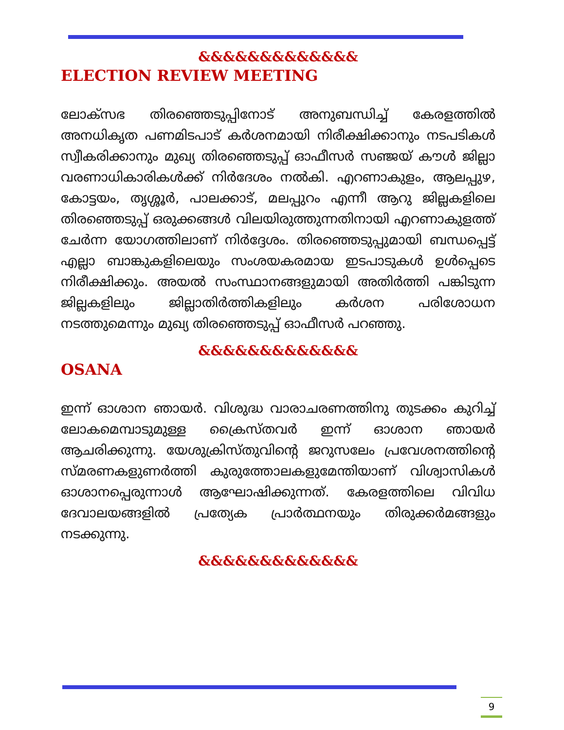&&&&&&&&&&&&&
ELECTION REVIEW MEETING
ലോക്സഭ തിരഞ്ഞെടുപ്പിനോട് അനുബന്ധിച്ച് കേരളത്തിൽ അനധികൃത പണമിടപാട് കർശനമായി നിരീക്ഷിക്കാനും നടപടികൾ സ്വീകരിക്കാനും മുഖ്യ തിരഞ്ഞെടുപ്പ് ഓഫീസർ സഞ്ജയ് കൗൾ ജില്ലാ വരണാധികാരികൾക്ക് നിർദേശം നൽകി. എറണാകുളം, ആലപ്പുഴ, കോട്ടയം, തൃശ്ശൂർ, പാലക്കാട്, മലപ്പുറം എന്നീ ആറു ജില്ലകളിലെ തിരഞ്ഞെടുപ്പ് ഒരുക്കങ്ങൾ വിലയിരുത്തുന്നതിനായി എറണാകുളത്ത് ചേർന്ന യോഗത്തിലാണ് നിർദ്ദേശം. തിരഞ്ഞെടുപ്പുമായി ബന്ധപ്പെട്ട് എല്ലാ ബാങ്കുകളിലെയും സംശയകരമായ ഇടപാടുകൾ ഉൾപ്പെടെ നിരീക്ഷിക്കും. അയൽ സംസ്ഥാനങ്ങളുമായി അതിർത്തി പങ്കിടുന്ന ജില്ലകളിലും ജില്ലാതിർത്തികളിലും കർശന പരിശോധന നടത്തുമെന്നും മുഖ്യ തിരഞ്ഞെടുപ്പ് ഓഫീസർ പറഞ്ഞു.
&&&&&&&&&&&&&
OSANA
ഇന്ന് ഓശാന ഞായർ. വിശുദ്ധ വാരാചരണത്തിനു തുടക്കം കുറിച്ച് ലോകമെമ്പാടുമുള്ള ക്രൈസ്തവർ ഇന്ന് ഓശാന ഞായർ ആചരിക്കുന്നു. യേശുക്രിസ്തുവിന്റെ ജറുസലേം പ്രവേശനത്തിന്റെ സ്മരണകളുണർത്തി കുരുത്തോലകളുമേന്തിയാണ് വിശ്വാസികൾ ഓശാനപ്പെരുന്നാൾ ആഘോഷിക്കുന്നത്. കേരളത്തിലെ വിവിധ ദേവാലയങ്ങളിൽ പ്രത്യേക പ്രാർത്ഥനയും തിരുക്കർമങ്ങളും നടക്കുന്നു.
&&&&&&&&&&&&&
9